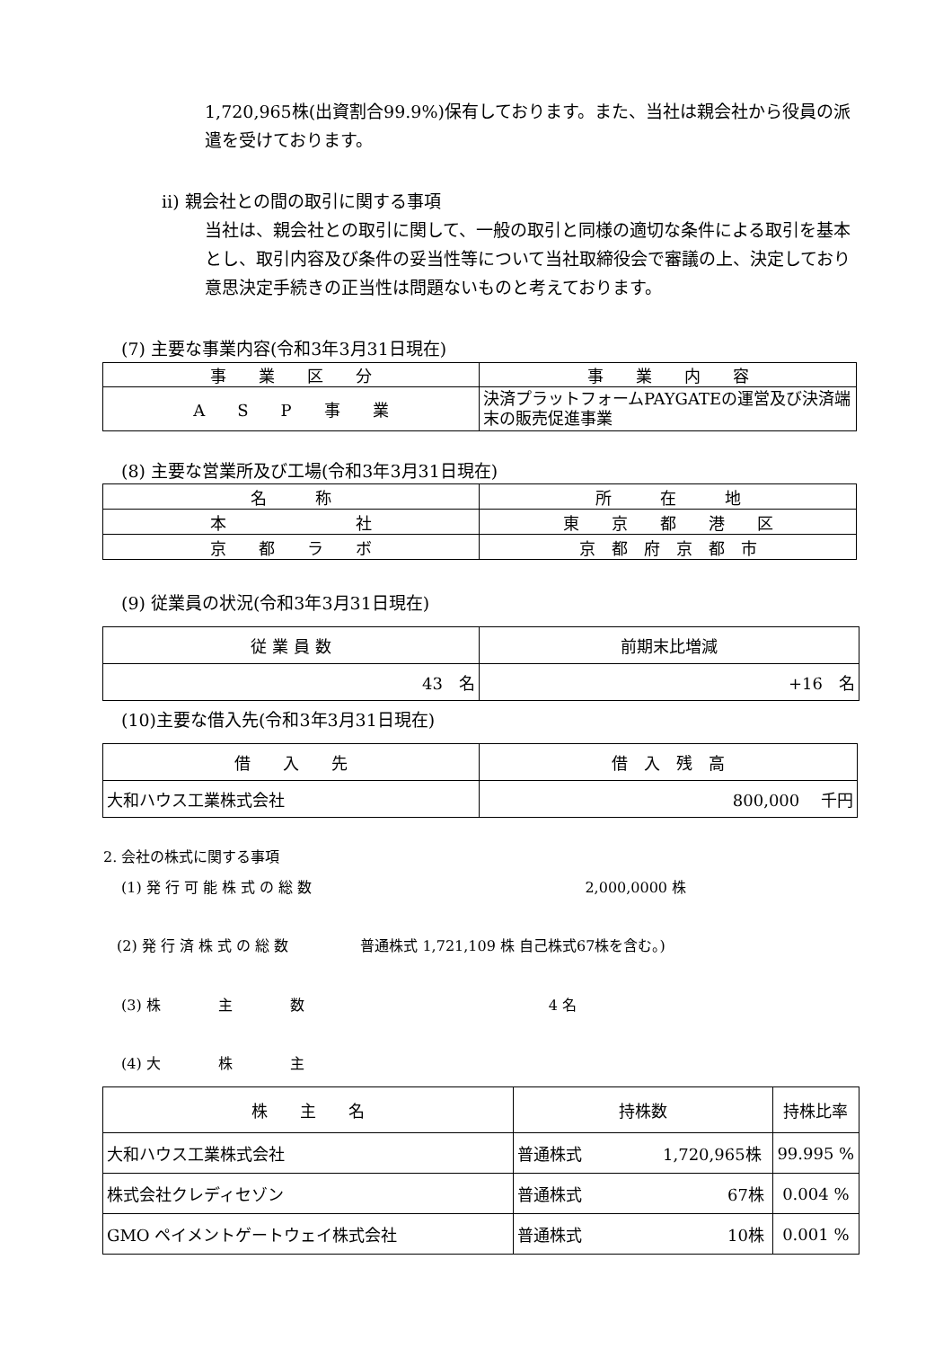1,720,965株(出資割合99.9%)保有しております。また、当社は親会社から役員の派遣を受けております。
ⅱ) 親会社との間の取引に関する事項
当社は、親会社との取引に関して、一般の取引と同様の適切な条件による取引を基本とし、取引内容及び条件の妥当性等について当社取締役会で審議の上、決定しており意思決定手続きの正当性は問題ないものと考えております。
(7) 主要な事業内容(令和3年3月31日現在)
| 事 業 区 分 | 事 業 内 容 |
| --- | --- |
| A S P 事 業 | 決済プラットフォームPAYGATEの運営及び決済端末の販売促進事業 |
(8) 主要な営業所及び工場(令和3年3月31日現在)
| 名 称 | 所 在 地 |
| --- | --- |
| 本 社 | 東 京 都 港 区 |
| 京 都 ラ ボ | 京 都 府 京 都 市 |
(9) 従業員の状況(令和3年3月31日現在)
| 従 業 員 数 | 前期末比増減 |
| --- | --- |
| 43 名 | +16 名 |
(10)主要な借入先(令和3年3月31日現在)
| 借 入 先 | 借 入 残 高 |
| --- | --- |
| 大和ハウス工業株式会社 | 800,000 千円 |
2. 会社の株式に関する事項
(1) 発 行 可 能 株 式 の 総 数　　　　　　　　　　　　　　　　　　　2,000,0000 株
(2) 発 行 済 株 式 の 総 数　　　　　普通株式 1,721,109 株 自己株式67株を含む。)
(3) 株　　　　主　　　　数　　　　　　　　　　　　　　　　　4 名
(4) 大　　　　株　　　　主
| 株 主 名 | 持株数 | 持株比率 |
| --- | --- | --- |
| 大和ハウス工業株式会社 | 普通株式 1,720,965株 | 99.995 % |
| 株式会社クレディセゾン | 普通株式 67株 | 0.004 % |
| GMO ペイメントゲートウェイ株式会社 | 普通株式 10株 | 0.001 % |